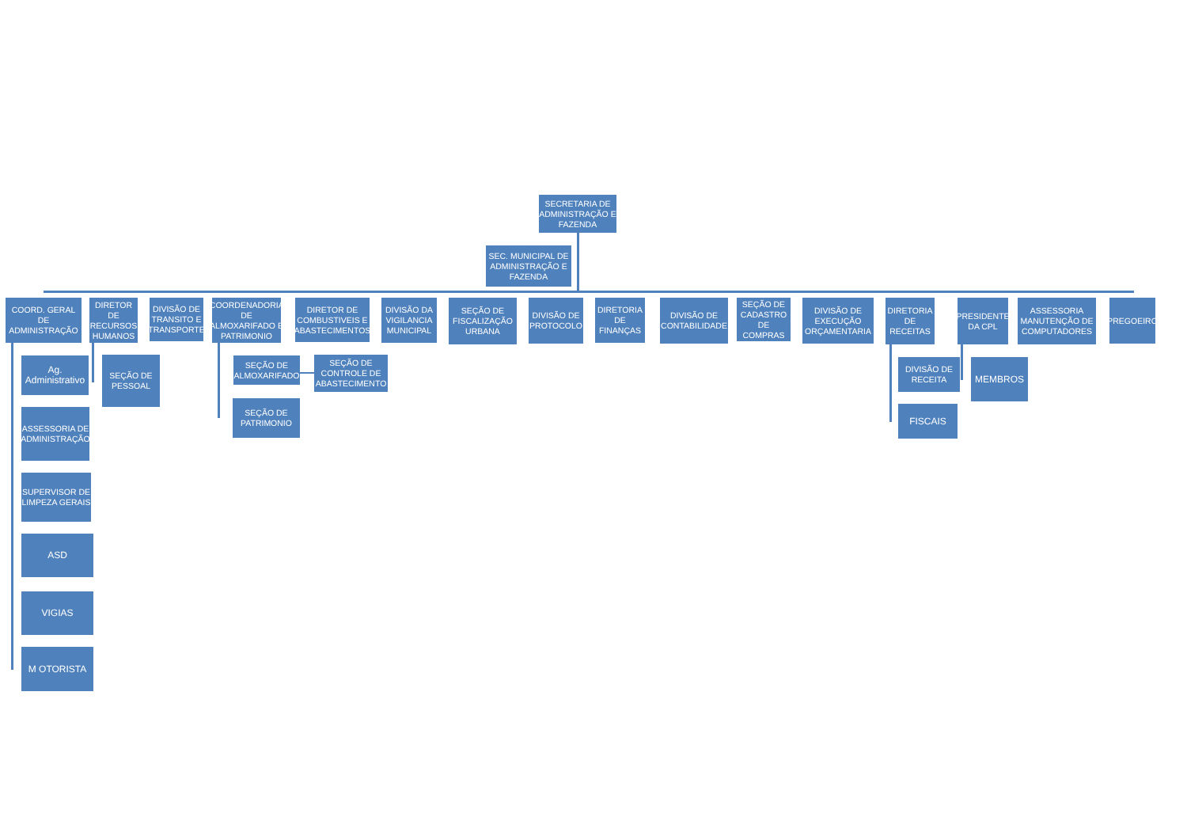SECRETARIA DE ADMINISTRAÇÃO E FAZENDA
SEC. MUNICIPAL DE ADMINISTRAÇÃO E FAZENDA
COORD. GERAL DE ADMINISTRAÇÃO
Ag. Administrativo
ASSESSORIA DE ADMINISTRAÇÃO
SUPERVISOR DE LIMPEZA GERAIS
ASD
VIGIAS
M OTORISTA
DIRETOR DE RECURSOS HUMANOS
SEÇÃO DE PESSOAL
DIVISÃO DE TRANSITO E TRANSPORTE
COORDENADORIA DE ALMOXARIFADO E PATRIMONIO
SEÇÃO DE ALMOXARIFADO
SEÇÃO DE PATRIMONIO
DIRETOR DE COMBUSTIVEIS E ABASTECIMENTOS
SEÇÃO DE CONTROLE DE ABASTECIMENTO
DIVISÃO DA VIGILANCIA MUNICIPAL
SEÇÃO DE FISCALIZAÇÃO URBANA
DIVISÃO DE PROTOCOLO
DIRETORIA DE FINANÇAS
DIVISÃO DE CONTABILIDADE
SEÇÃO DE CADASTRO DE COMPRAS
DIVISÃO DE EXECUÇÃO ORÇAMENTARIA
DIRETORIA DE RECEITAS
DIVISÃO DE RECEITA
FISCAIS
PRESIDENTE DA CPL
MEMBROS
ASSESSORIA MANUTENÇÃO DE COMPUTADORES
PREGOEIRO